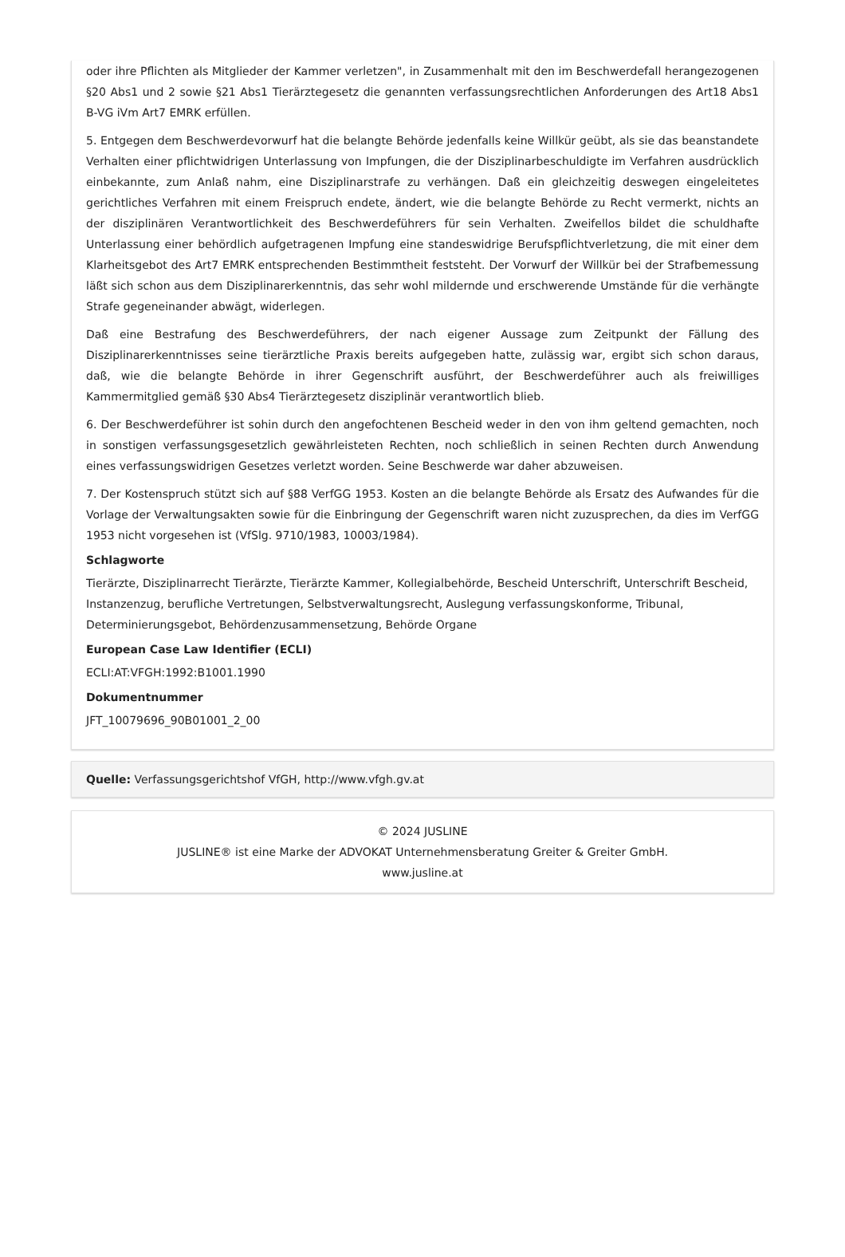oder ihre Pflichten als Mitglieder der Kammer verletzen", in Zusammenhalt mit den im Beschwerdefall herangezogenen §20 Abs1 und 2 sowie §21 Abs1 Tierärztegesetz die genannten verfassungsrechtlichen Anforderungen des Art18 Abs1 B-VG iVm Art7 EMRK erfüllen.
5. Entgegen dem Beschwerdevorwurf hat die belangte Behörde jedenfalls keine Willkür geübt, als sie das beanstandete Verhalten einer pflichtwidrigen Unterlassung von Impfungen, die der Disziplinarbeschuldigte im Verfahren ausdrücklich einbekannte, zum Anlaß nahm, eine Disziplinarstrafe zu verhängen. Daß ein gleichzeitig deswegen eingeleitetes gerichtliches Verfahren mit einem Freispruch endete, ändert, wie die belangte Behörde zu Recht vermerkt, nichts an der disziplinären Verantwortlichkeit des Beschwerdeführers für sein Verhalten. Zweifellos bildet die schuldhafte Unterlassung einer behördlich aufgetragenen Impfung eine standeswidrige Berufspflichtverletzung, die mit einer dem Klarheitsgebot des Art7 EMRK entsprechenden Bestimmtheit feststeht. Der Vorwurf der Willkür bei der Strafbemessung läßt sich schon aus dem Disziplinarerkenntnis, das sehr wohl mildernde und erschwerende Umstände für die verhängte Strafe gegeneinander abwägt, widerlegen.
Daß eine Bestrafung des Beschwerdeführers, der nach eigener Aussage zum Zeitpunkt der Fällung des Disziplinarerkenntnisses seine tierärztliche Praxis bereits aufgegeben hatte, zulässig war, ergibt sich schon daraus, daß, wie die belangte Behörde in ihrer Gegenschrift ausführt, der Beschwerdeführer auch als freiwilliges Kammermitglied gemäß §30 Abs4 Tierärztegesetz disziplinär verantwortlich blieb.
6. Der Beschwerdeführer ist sohin durch den angefochtenen Bescheid weder in den von ihm geltend gemachten, noch in sonstigen verfassungsgesetzlich gewährleisteten Rechten, noch schließlich in seinen Rechten durch Anwendung eines verfassungswidrigen Gesetzes verletzt worden. Seine Beschwerde war daher abzuweisen.
7. Der Kostenspruch stützt sich auf §88 VerfGG 1953. Kosten an die belangte Behörde als Ersatz des Aufwandes für die Vorlage der Verwaltungsakten sowie für die Einbringung der Gegenschrift waren nicht zuzusprechen, da dies im VerfGG 1953 nicht vorgesehen ist (VfSlg. 9710/1983, 10003/1984).
Schlagworte
Tierärzte, Disziplinarrecht Tierärzte, Tierärzte Kammer, Kollegialbehörde, Bescheid Unterschrift, Unterschrift Bescheid, Instanzenzug, berufliche Vertretungen, Selbstverwaltungsrecht, Auslegung verfassungskonforme, Tribunal, Determinierungsgebot, Behördenzusammensetzung, Behörde Organe
European Case Law Identifier (ECLI)
ECLI:AT:VFGH:1992:B1001.1990
Dokumentnummer
JFT_10079696_90B01001_2_00
Quelle: Verfassungsgerichtshof VfGH, http://www.vfgh.gv.at
© 2024 JUSLINE
JUSLINE® ist eine Marke der ADVOKAT Unternehmensberatung Greiter & Greiter GmbH.
www.jusline.at